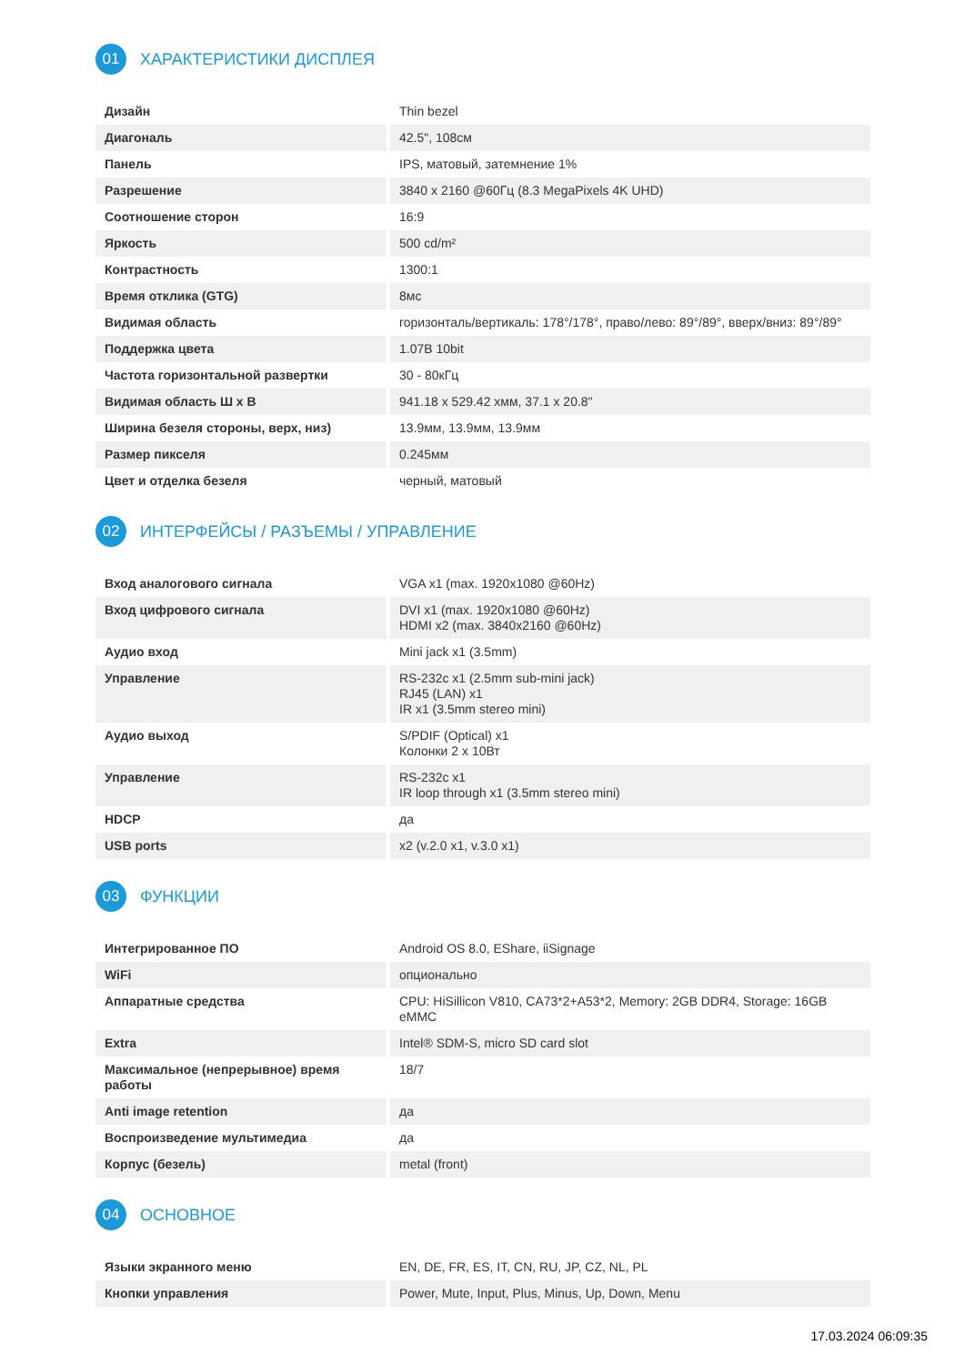01
ХАРАКТЕРИСТИКИ ДИСПЛЕЯ
| Дизайн | Thin bezel |
| Диагональ | 42.5", 108см |
| Панель | IPS, матовый, затемнение 1% |
| Разрешение | 3840 x 2160 @60Гц (8.3 MegaPixels 4K UHD) |
| Соотношение сторон | 16:9 |
| Яркость | 500 cd/m² |
| Контрастность | 1300:1 |
| Время отклика (GTG) | 8мс |
| Видимая область | горизонталь/вертикаль: 178°/178°, право/лево: 89°/89°, вверх/вниз: 89°/89° |
| Поддержка цвета | 1.07B 10bit |
| Частота горизонтальной развертки | 30 - 80кГц |
| Видимая область Ш x В | 941.18 x 529.42 хмм, 37.1 x 20.8" |
| Ширина безеля стороны, верх, низ) | 13.9мм, 13.9мм, 13.9мм |
| Размер пикселя | 0.245мм |
| Цвет и отделка безеля | черный, матовый |
02
ИНТЕРФЕЙСЫ / РАЗЪЕМЫ / УПРАВЛЕНИЕ
| Вход аналогового сигнала | VGA x1 (max. 1920x1080 @60Hz) |
| Вход цифрового сигнала | DVI x1 (max. 1920x1080 @60Hz) HDMI x2 (max. 3840x2160 @60Hz) |
| Аудио вход | Mini jack x1 (3.5mm) |
| Управление | RS-232c x1 (2.5mm sub-mini jack) RJ45 (LAN) x1 IR x1 (3.5mm stereo mini) |
| Аудио выход | S/PDIF (Optical) x1 Колонки 2 x 10Вт |
| Управление | RS-232c x1 IR loop through x1 (3.5mm stereo mini) |
| HDCP | да |
| USB ports | x2 (v.2.0 x1, v.3.0 x1) |
03
ФУНКЦИИ
| Интегрированное ПО | Android OS 8.0, EShare, iiSignage |
| WiFi | опционально |
| Аппаратные средства | CPU: HiSillicon V810, CA73*2+A53*2, Memory: 2GB DDR4, Storage: 16GB eMMC |
| Extra | Intel® SDM-S, micro SD card slot |
| Максимальное (непрерывное) время работы | 18/7 |
| Anti image retention | да |
| Воспроизведение мультимедиа | да |
| Корпус (безель) | metal (front) |
04
ОСНОВНОЕ
| Языки экранного меню | EN, DE, FR, ES, IT, CN, RU, JP, CZ, NL, PL |
| Кнопки управления | Power, Mute, Input, Plus, Minus, Up, Down, Menu |
17.03.2024 06:09:35